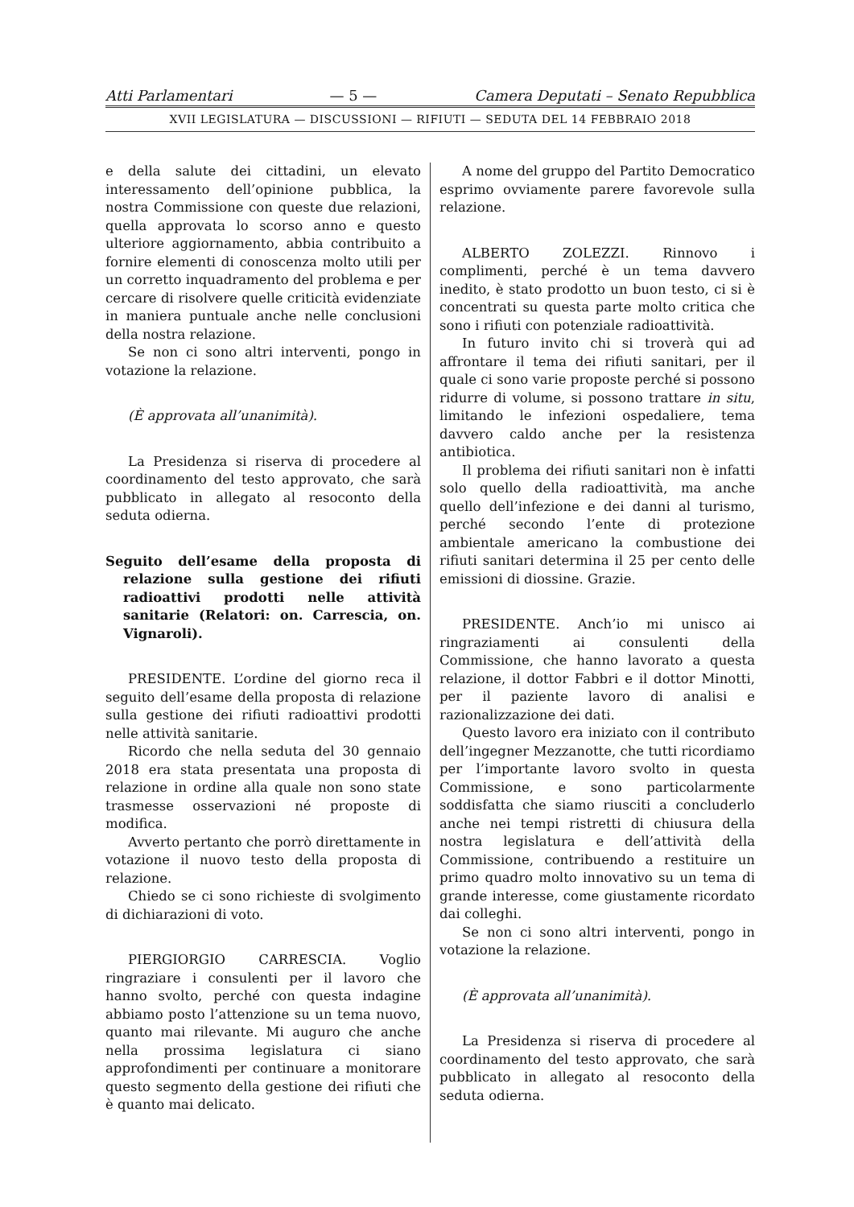Atti Parlamentari — 5 — Camera Deputati – Senato Repubblica
XVII LEGISLATURA — DISCUSSIONI — RIFIUTI — SEDUTA DEL 14 FEBBRAIO 2018
e della salute dei cittadini, un elevato interessamento dell’opinione pubblica, la nostra Commissione con queste due relazioni, quella approvata lo scorso anno e questo ulteriore aggiornamento, abbia contribuito a fornire elementi di conoscenza molto utili per un corretto inquadramento del problema e per cercare di risolvere quelle criticità evidenziate in maniera puntuale anche nelle conclusioni della nostra relazione.
Se non ci sono altri interventi, pongo in votazione la relazione.
(È approvata all’unanimità).
La Presidenza si riserva di procedere al coordinamento del testo approvato, che sarà pubblicato in allegato al resoconto della seduta odierna.
Seguito dell’esame della proposta di relazione sulla gestione dei rifiuti radioattivi prodotti nelle attività sanitarie (Relatori: on. Carrescia, on. Vignaroli).
PRESIDENTE. L’ordine del giorno reca il seguito dell’esame della proposta di relazione sulla gestione dei rifiuti radioattivi prodotti nelle attività sanitarie.
Ricordo che nella seduta del 30 gennaio 2018 era stata presentata una proposta di relazione in ordine alla quale non sono state trasmesse osservazioni né proposte di modifica.
Avverto pertanto che porrò direttamente in votazione il nuovo testo della proposta di relazione.
Chiedo se ci sono richieste di svolgimento di dichiarazioni di voto.
PIERGIORGIO CARRESCIA. Voglio ringraziare i consulenti per il lavoro che hanno svolto, perché con questa indagine abbiamo posto l’attenzione su un tema nuovo, quanto mai rilevante. Mi auguro che anche nella prossima legislatura ci siano approfondimenti per continuare a monitorare questo segmento della gestione dei rifiuti che è quanto mai delicato.
A nome del gruppo del Partito Democratico esprimo ovviamente parere favorevole sulla relazione.
ALBERTO ZOLEZZI. Rinnovo i complimenti, perché è un tema davvero inedito, è stato prodotto un buon testo, ci si è concentrati su questa parte molto critica che sono i rifiuti con potenziale radioattività.
In futuro invito chi si troverà qui ad affrontare il tema dei rifiuti sanitari, per il quale ci sono varie proposte perché si possono ridurre di volume, si possono trattare in situ, limitando le infezioni ospedaliere, tema davvero caldo anche per la resistenza antibiotica.
Il problema dei rifiuti sanitari non è infatti solo quello della radioattività, ma anche quello dell’infezione e dei danni al turismo, perché secondo l’ente di protezione ambientale americano la combustione dei rifiuti sanitari determina il 25 per cento delle emissioni di diossine. Grazie.
PRESIDENTE. Anch’io mi unisco ai ringraziamenti ai consulenti della Commissione, che hanno lavorato a questa relazione, il dottor Fabbri e il dottor Minotti, per il paziente lavoro di analisi e razionalizzazione dei dati.
Questo lavoro era iniziato con il contributo dell’ingegner Mezzanotte, che tutti ricordiamo per l’importante lavoro svolto in questa Commissione, e sono particolarmente soddisfatta che siamo riusciti a concluderlo anche nei tempi ristretti di chiusura della nostra legislatura e dell’attività della Commissione, contribuendo a restituire un primo quadro molto innovativo su un tema di grande interesse, come giustamente ricordato dai colleghi.
Se non ci sono altri interventi, pongo in votazione la relazione.
(È approvata all’unanimità).
La Presidenza si riserva di procedere al coordinamento del testo approvato, che sarà pubblicato in allegato al resoconto della seduta odierna.